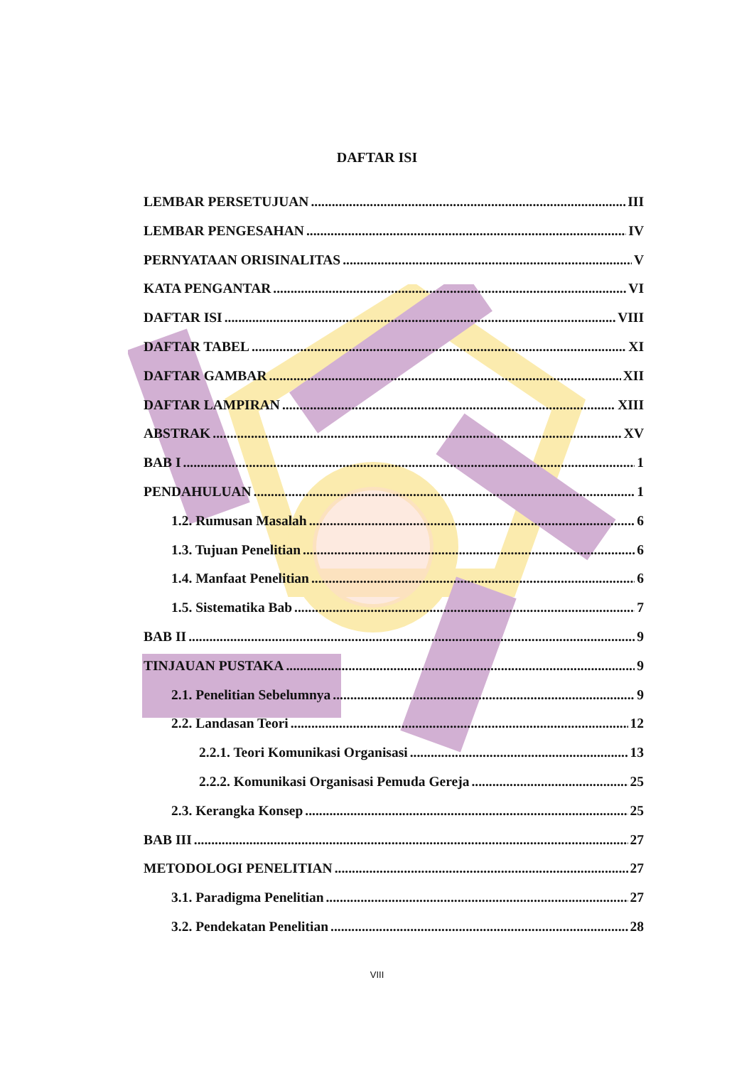DAFTAR ISI
LEMBAR PERSETUJUAN III
LEMBAR PENGESAHAN IV
PERNYATAAN ORISINALITAS V
KATA PENGANTAR VI
DAFTAR ISI VIII
DAFTAR TABEL XI
DAFTAR GAMBAR XII
DAFTAR LAMPIRAN XIII
ABSTRAK XV
BAB I 1
PENDAHULUAN 1
1.2. Rumusan Masalah 6
1.3. Tujuan Penelitian 6
1.4. Manfaat Penelitian 6
1.5. Sistematika Bab 7
BAB II 9
TINJAUAN PUSTAKA 9
2.1. Penelitian Sebelumnya 9
2.2. Landasan Teori 12
2.2.1. Teori Komunikasi Organisasi 13
2.2.2. Komunikasi Organisasi Pemuda Gereja 25
2.3. Kerangka Konsep 25
BAB III 27
METODOLOGI PENELITIAN 27
3.1. Paradigma Penelitian 27
3.2. Pendekatan Penelitian 28
VIII